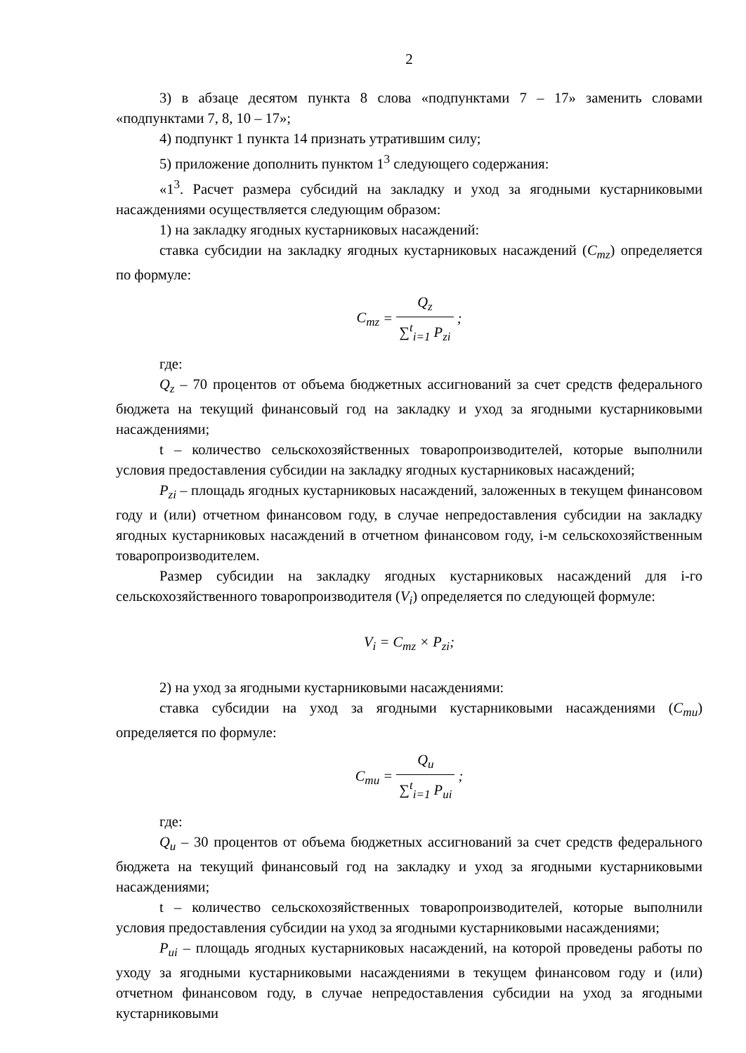2
3) в абзаце десятом пункта 8 слова «подпунктами 7 – 17» заменить словами «подпунктами 7, 8, 10 – 17»;
4) подпункт 1 пункта 14 признать утратившим силу;
5) приложение дополнить пунктом 1<sup>3</sup> следующего содержания:
«1<sup>3</sup>. Расчет размера субсидий на закладку и уход за ягодными кустарниковыми насаждениями осуществляется следующим образом:
1) на закладку ягодных кустарниковых насаждений:
ставка субсидии на закладку ягодных кустарниковых насаждений (C<sub>mz</sub>) определяется по формуле:
C<sub>mz</sub> = Q<sub>z</sub> ∑<sup>t</sup><sub>i=1</sub> P<sub>zi</sub> ;
где:
Q<sub>z</sub> – 70 процентов от объема бюджетных ассигнований за счет средств федерального бюджета на текущий финансовый год на закладку и уход за ягодными кустарниковыми насаждениями;
t – количество сельскохозяйственных товаропроизводителей, которые выполнили условия предоставления субсидии на закладку ягодных кустарниковых насаждений;
P<sub>zi</sub> – площадь ягодных кустарниковых насаждений, заложенных в текущем финансовом году и (или) отчетном финансовом году, в случае непредоставления субсидии на закладку ягодных кустарниковых насаждений в отчетном финансовом году, i-м сельскохозяйственным товаропроизводителем.
Размер субсидии на закладку ягодных кустарниковых насаждений для i-го сельскохозяйственного товаропроизводителя (V<sub>i</sub>) определяется по следующей формуле:
V<sub>i</sub> = C<sub>mz</sub> × P<sub>zi</sub>;
2) на уход за ягодными кустарниковыми насаждениями:
ставка субсидии на уход за ягодными кустарниковыми насаждениями (C<sub>mu</sub>) определяется по формуле:
C<sub>mu</sub> = Q<sub>u</sub> ∑<sup>t</sup><sub>i=1</sub> P<sub>ui</sub> ;
где:
Q<sub>u</sub> – 30 процентов от объема бюджетных ассигнований за счет средств федерального бюджета на текущий финансовый год на закладку и уход за ягодными кустарниковыми насаждениями;
t – количество сельскохозяйственных товаропроизводителей, которые выполнили условия предоставления субсидии на уход за ягодными кустарниковыми насаждениями;
P<sub>ui</sub> – площадь ягодных кустарниковых насаждений, на которой проведены работы по уходу за ягодными кустарниковыми насаждениями в текущем финансовом году и (или) отчетном финансовом году, в случае непредоставления субсидии на уход за ягодными кустарниковыми